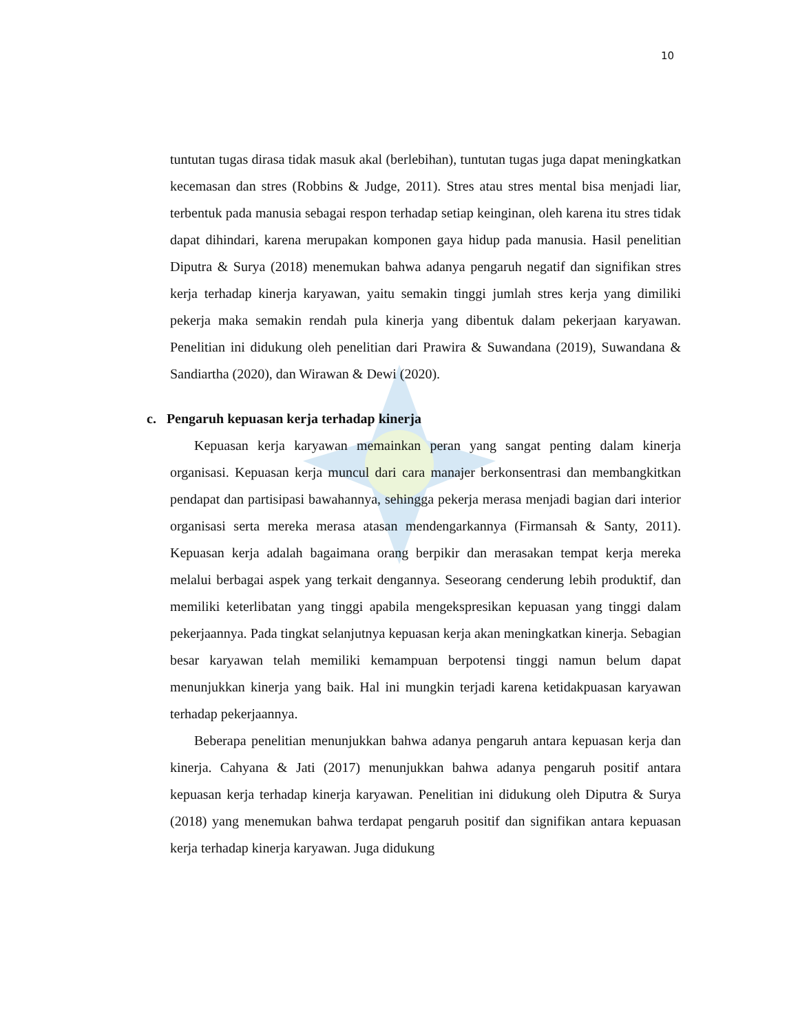10
tuntutan tugas dirasa tidak masuk akal (berlebihan), tuntutan tugas juga dapat meningkatkan kecemasan dan stres (Robbins & Judge, 2011). Stres atau stres mental bisa menjadi liar, terbentuk pada manusia sebagai respon terhadap setiap keinginan, oleh karena itu stres tidak dapat dihindari, karena merupakan komponen gaya hidup pada manusia. Hasil penelitian Diputra & Surya (2018) menemukan bahwa adanya pengaruh negatif dan signifikan stres kerja terhadap kinerja karyawan, yaitu semakin tinggi jumlah stres kerja yang dimiliki pekerja maka semakin rendah pula kinerja yang dibentuk dalam pekerjaan karyawan. Penelitian ini didukung oleh penelitian dari Prawira & Suwandana (2019), Suwandana & Sandiartha (2020), dan Wirawan & Dewi (2020).
c. Pengaruh kepuasan kerja terhadap kinerja
Kepuasan kerja karyawan memainkan peran yang sangat penting dalam kinerja organisasi. Kepuasan kerja muncul dari cara manajer berkonsentrasi dan membangkitkan pendapat dan partisipasi bawahannya, sehingga pekerja merasa menjadi bagian dari interior organisasi serta mereka merasa atasan mendengarkannya (Firmansah & Santy, 2011). Kepuasan kerja adalah bagaimana orang berpikir dan merasakan tempat kerja mereka melalui berbagai aspek yang terkait dengannya. Seseorang cenderung lebih produktif, dan memiliki keterlibatan yang tinggi apabila mengekspresikan kepuasan yang tinggi dalam pekerjaannya. Pada tingkat selanjutnya kepuasan kerja akan meningkatkan kinerja. Sebagian besar karyawan telah memiliki kemampuan berpotensi tinggi namun belum dapat menunjukkan kinerja yang baik. Hal ini mungkin terjadi karena ketidakpuasan karyawan terhadap pekerjaannya.
Beberapa penelitian menunjukkan bahwa adanya pengaruh antara kepuasan kerja dan kinerja. Cahyana & Jati (2017) menunjukkan bahwa adanya pengaruh positif antara kepuasan kerja terhadap kinerja karyawan. Penelitian ini didukung oleh Diputra & Surya (2018) yang menemukan bahwa terdapat pengaruh positif dan signifikan antara kepuasan kerja terhadap kinerja karyawan. Juga didukung